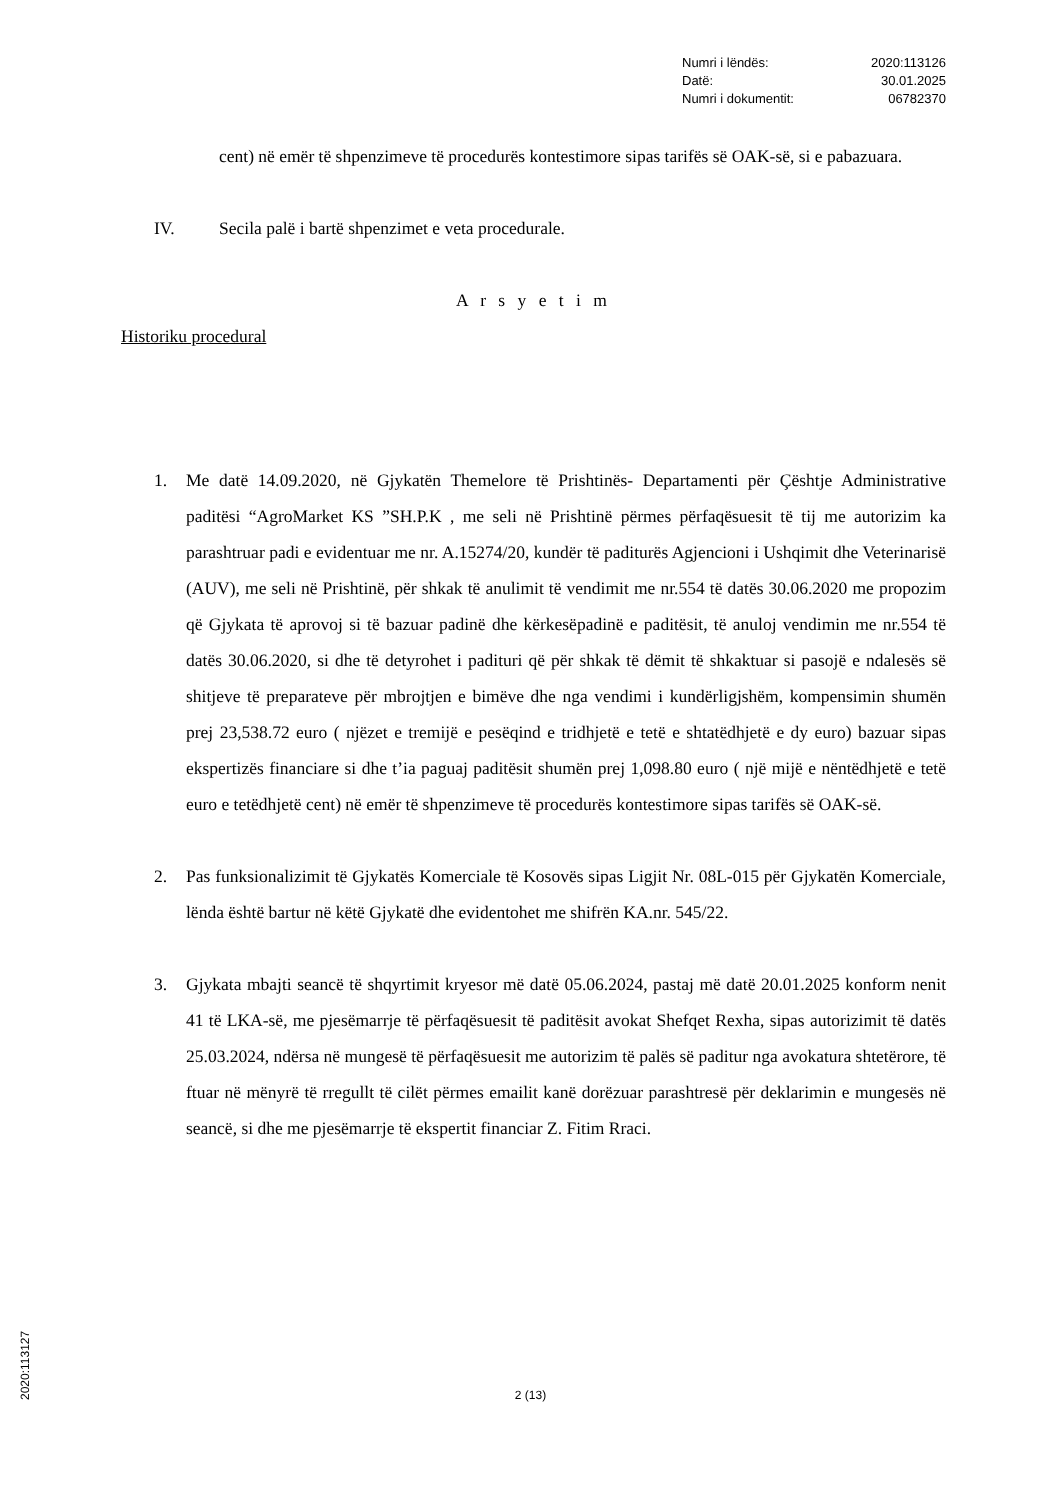| Numri i lëndës: | 2020:113126 |
| Datë: | 30.01.2025 |
| Numri i dokumentit: | 06782370 |
cent) në emër të shpenzimeve të procedurës kontestimore sipas tarifës së OAK-së, si e pabazuara.
IV. Secila palë i bartë shpenzimet e veta procedurale.
A r s y e t i m
Historiku procedural
1. Me datë 14.09.2020, në Gjykatën Themelore të Prishtinës- Departamenti për Çështje Administrative paditësi “AgroMarket KS ”SH.P.K , me seli në Prishtinë përmes përfaqësuesit të tij me autorizim ka parashtruar padi e evidentuar me nr. A.15274/20, kundër të paditurës Agjencioni i Ushqimit dhe Veterinarisë (AUV), me seli në Prishtinë, për shkak të anulimit të vendimit me nr.554 të datës 30.06.2020 me propozim që Gjykata të aprovoj si të bazuar padinë dhe kërkesëpadinë e paditësit, të anuloj vendimin me nr.554 të datës 30.06.2020, si dhe të detyrohet i padituri që për shkak të dëmit të shkaktuar si pasojë e ndalesës së shitjeve të preparateve për mbrojtjen e bimëve dhe nga vendimi i kundërligjshëm, kompensimin shumën prej 23,538.72 euro ( njëzet e tremijë e pesëqind e tridhjetë e tetë e shtatëdhjetë e dy euro) bazuar sipas ekspertizës financiare si dhe t’ia paguaj paditësit shumën prej 1,098.80 euro ( një mijë e nëntëdhjetë e tetë euro e tetëdhjetë cent) në emër të shpenzimeve të procedurës kontestimore sipas tarifës së OAK-së.
2. Pas funksionalizimit të Gjykatës Komerciale të Kosovës sipas Ligjit Nr. 08L-015 për Gjykatën Komerciale, lënda është bartur në këtë Gjykatë dhe evidentohet me shifrën KA.nr. 545/22.
3. Gjykata mbajti seancë të shqyrtimit kryesor më datë 05.06.2024, pastaj më datë 20.01.2025 konform nenit 41 të LKA-së, me pjesëmarrje të përfaqësuesit të paditësit avokat Shefqet Rexha, sipas autorizimit të datës 25.03.2024, ndërsa në mungesë të përfaqësuesit me autorizim të palës së paditur nga avokatura shtetërore, të ftuar në mënyrë të rregullt të cilët përmes emailit kanë dorëzuar parashtresë për deklarimin e mungesës në seancë, si dhe me pjesëmarrje të ekspertit financiar Z. Fitim Rraci.
2 (13)
2020:113127